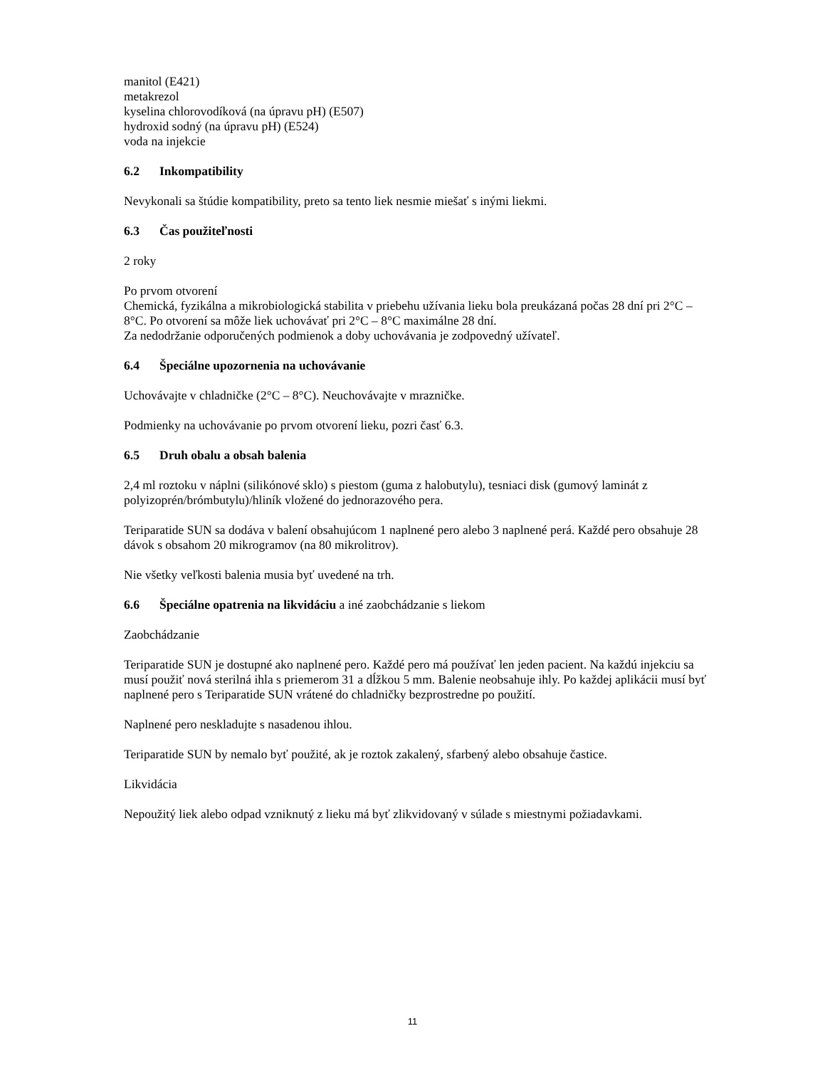manitol (E421)
metakrezol
kyselina chlorovodíková (na úpravu pH) (E507)
hydroxid sodný (na úpravu pH) (E524)
voda na injekcie
6.2 Inkompatibility
Nevykonali sa štúdie kompatibility, preto sa tento liek nesmie miešať s inými liekmi.
6.3 Čas použiteľnosti
2 roky
Po prvom otvorení
Chemická, fyzikálna a mikrobiologická stabilita v priebehu užívania lieku bola preukázaná počas 28 dní pri 2°C – 8°C. Po otvorení sa môže liek uchovávať pri 2°C – 8°C maximálne 28 dní.
Za nedodržanie odporučených podmienok a doby uchovávania je zodpovedný užívateľ.
6.4 Špeciálne upozornenia na uchovávanie
Uchovávajte v chladničke (2°C – 8°C). Neuchovávajte v mrazničke.
Podmienky na uchovávanie po prvom otvorení lieku, pozri časť 6.3.
6.5 Druh obalu a obsah balenia
2,4 ml roztoku v náplni (silikónové sklo) s piestom (guma z halobutylu), tesniaci disk (gumový laminát z polyizoprén/brómbutylu)/hliník vložené do jednorazového pera.
Teriparatide SUN sa dodáva v balení obsahujúcom 1 naplnené pero alebo 3 naplnené perá. Každé pero obsahuje 28 dávok s obsahom 20 mikrogramov (na 80 mikrolitrov).
Nie všetky veľkosti balenia musia byť uvedené na trh.
6.6 Špeciálne opatrenia na likvidáciu a iné zaobchádzanie s liekom
Zaobchádzanie
Teriparatide SUN je dostupné ako naplnené pero. Každé pero má používať len jeden pacient. Na každú injekciu sa musí použiť nová sterilná ihla s priemerom 31 a dĺžkou 5 mm. Balenie neobsahuje ihly. Po každej aplikácii musí byť naplnené pero s Teriparatide SUN vrátené do chladničky bezprostredne po použití.
Naplnené pero neskladujte s nasadenou ihlou.
Teriparatide SUN by nemalo byť použité, ak je roztok zakalený, sfarbený alebo obsahuje častice.
Likvidácia
Nepoužitý liek alebo odpad vzniknutý z lieku má byť zlikvidovaný v súlade s miestnymi požiadavkami.
11